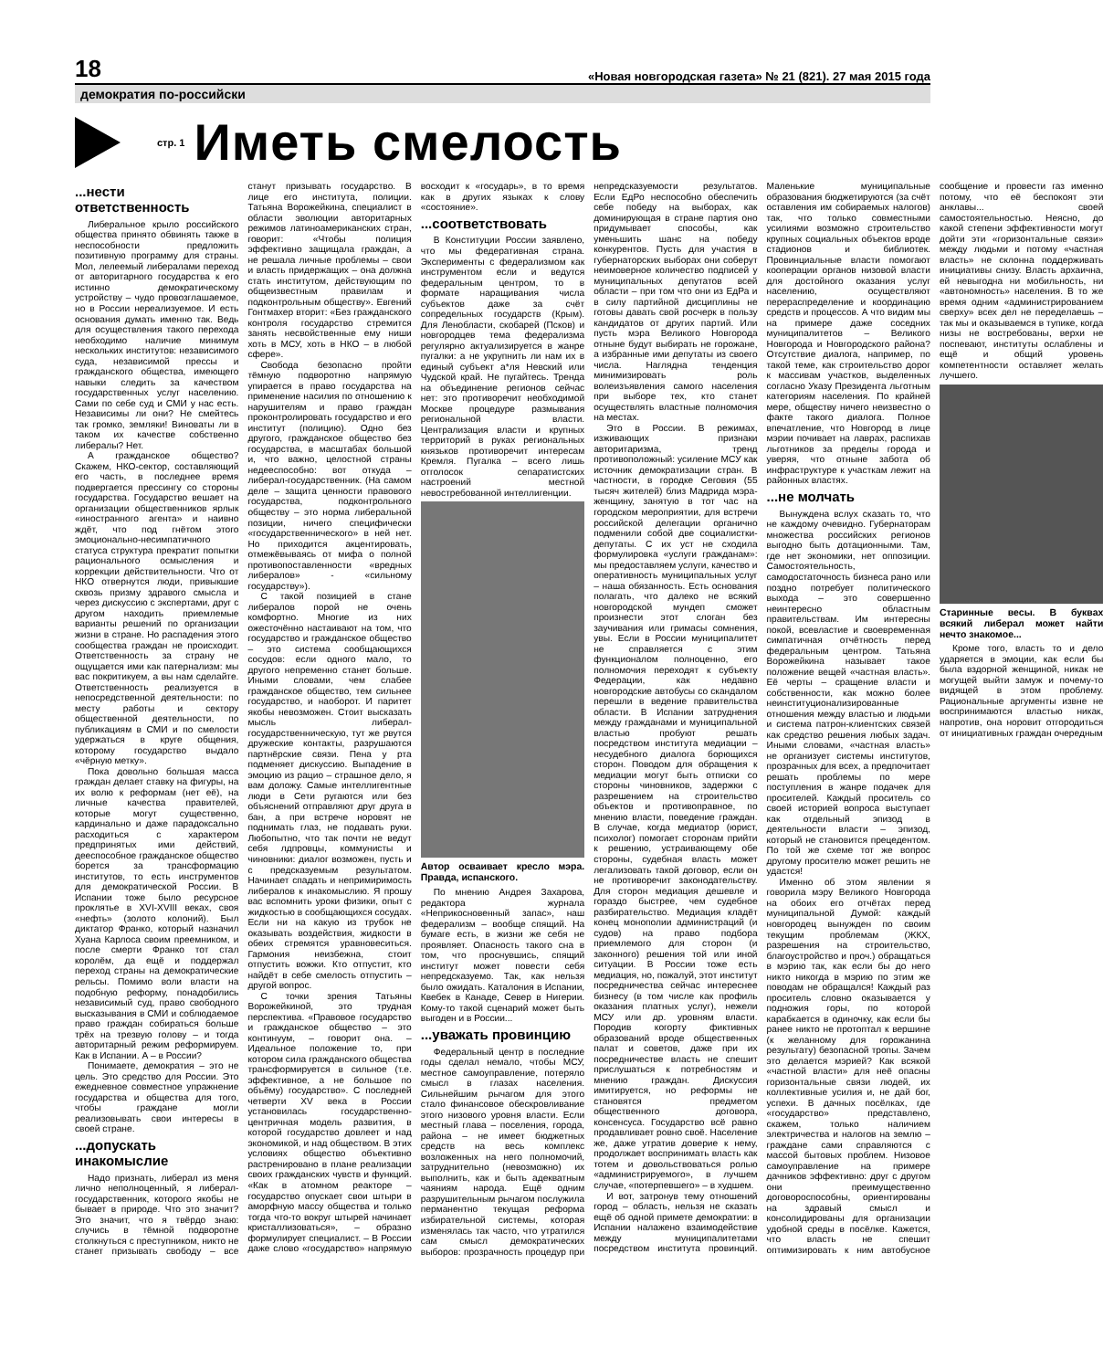18 «Новая новгородская газета» № 21 (821). 27 мая 2015 года
демократия по-российски
стр. 1
Иметь смелость
...нести ответственность
Либеральное крыло российского общества принято обвинять также в неспособности предложить позитивную программу для страны. Мол, лелеемый либералами переход от авторитарного государства к его истинно демократическому устройству – чудо провозглашаемое, но в России нереализуемое. И есть основания думать именно так. Ведь для осуществления такого перехода необходимо наличие минимум нескольких институтов: независимого суда, независимой прессы и гражданского общества, имеющего навыки следить за качеством государственных услуг населению. Сами по себе суд и СМИ у нас есть. Независимы ли они? Не смейтесь так громко, земляки! Виноваты ли в таком их качестве собственно либералы? Нет.
А гражданское общество? Скажем, НКО-сектор, составляющий его часть, в последнее время подвергается прессингу со стороны государства. Государство вешает на организации общественников ярлык «иностранного агента» и наивно ждёт, что под гнётом этого эмоционально-несимпатичного статуса структура прекратит попытки рационального осмысления и коррекции действительности. Что от НКО отвернутся люди, привыкшие сквозь призму здравого смысла и через дискуссию с экспертами, друг с другом находить приемлемые варианты решений по организации жизни в стране. Но распадения этого сообщества граждан не происходит. Ответственность за страну не ощущается ими как патернализм: мы вас покритикуем, а вы нам сделайте. Ответственность реализуется в непосредственной деятельности: по месту работы и сектору общественной деятельности, по публикациям в СМИ и по смелости удержаться в круге общения, которому государство выдало «чёрную метку».
Пока довольно большая масса граждан делает ставку на фигуры, на их волю к реформам (нет её), на личные качества правителей, которые могут существенно, кардинально и даже парадоксально расходиться с характером предпринятых ими действий, дееспособное гражданское общество борется за трансформацию институтов, то есть инструментов для демократической России. В Испании тоже было ресурсное проклятье в XVI-XVIII веках, своя «нефть» (золото колоний). Был диктатор Франко, который назначил Хуана Карлоса своим преемником, и после смерти Франко тот стал королём, да ещё и поддержал переход страны на демократические рельсы. Помимо воли власти на подобную реформу, понадобились независимый суд, право свободного высказывания в СМИ и соблюдаемое право граждан собираться больше трёх на трезвую голову – и тогда авторитарный режим реформируем. Как в Испании. А – в России?
Понимаете, демократия – это не цель. Это средство для России. Это ежедневное совместное упражнение государства и общества для того, чтобы граждане могли реализовывать свои интересы в своей стране.
...допускать инакомыслие
Надо признать, либерал из меня лично неполноценный, я либерал-государственник, которого якобы не бывает в природе. Что это значит? Это значит, что я твёрдо знаю: случись в тёмной подворотне столкнуться с преступником, никто не станет призывать свободу – все станут призывать государство. В лице его института, полиции. Татьяна Ворожейкина, специалист в области эволюции авторитарных режимов латиноамериканских стран, говорит: «Чтобы полиция эффективно защищала граждан, а не решала личные проблемы – свои и власть придержащих – она должна стать институтом, действующим по общеизвестным правилам и подконтрольным обществу». Евгений Гонтмахер вторит: «Без гражданского контроля государство стремится занять несвойственные ему ниши хоть в МСУ, хоть в НКО – в любой сфере».
Свобода безопасно пройти тёмную подворотню напрямую упирается в право государства на применение насилия по отношению к нарушителям и право граждан проконтролировать государство и его институт (полицию). Одно без другого, гражданское общество без государства, в масштабах большой и, что важно, целостной страны недееспособно: вот откуда – либерал-государственник. (На самом деле – защита ценности правового государства, подконтрольного обществу – это норма либеральной позиции, ничего специфически «государственнического» в ней нет. Но приходится акцентировать, отмежёвываясь от мифа о полной противопоставленности «вредных либералов» - «сильному государству»).
С такой позицией в стане либералов порой не очень комфортно. Многие из них ожесточённо настаивают на том, что государство и гражданское общество – это система сообщающихся сосудов: если одного мало, то другого непременно станет больше. Иными словами, чем слабее гражданское общество, тем сильнее государство, и наоборот. И паритет якобы невозможен. Стоит высказать мысль либерал-государственническую, тут же рвутся дружеские контакты, разрушаются партнёрские связи. Пена у рта подменяет дискуссию. Выпадение в эмоцию из рацио – страшное дело, я вам доложу. Самые интеллигентные люди в Сети ругаются или без объяснений отправляют друг друга в бан, а при встрече норовят не поднимать глаз, не подавать руки. Любопытно, что так почти не ведут себя лдпровцы, коммунисты и чиновники: диалог возможен, пусть и с предсказуемым результатом. Начинает спадать и непримиримость либералов к инакомыслию. Я прошу вас вспомнить уроки физики, опыт с жидкостью в сообщающихся сосудах. Если ни на какую из трубок не оказывать воздействия, жидкости в обеих стремятся уравновеситься. Гармония неизбежна, стоит отпустить вожжи. Кто отпустит, кто найдёт в себе смелость отпустить – другой вопрос.
С точки зрения Татьяны Ворожейкиной, это трудная перспектива. «Правовое государство и гражданское общество – это континуум, – говорит она. – Идеальное положение то, при котором сила гражданского общества трансформируется в сильное (т.е. эффективное, а не большое по объёму) государство». С последней четверти XV века в России установилась государственно-центричная модель развития, в которой государство довлеет и над экономикой, и над обществом. В этих условиях общество объективно растренировано в плане реализации своих гражданских чувств и функций. «Как в атомном реакторе – государство опускает свои штыри в аморфную массу общества и только тогда что-то вокруг штырей начинает кристаллизоваться», – образно формулирует специалист. – В России даже слово «государство» напрямую восходит к «государь», в то время как в других языках к слову «состояние».
...соответствовать
В Конституции России заявлено, что мы федеративная страна. Эксперименты с федерализмом как инструментом если и ведутся федеральным центром, то в формате наращивания числа субъектов даже за счёт сопредельных государств (Крым). Для Ленобласти, скобарей (Псков) и новгородцев тема федерализма регулярно актуализируется в жанре пугалки: а не укрупнить ли нам их в единый субъект а*ля Невский или Чудской край. Не пугайтесь. Тренда на объединение регионов сейчас нет: это противоречит необходимой Москве процедуре размывания региональной власти. Централизация власти и крупных территорий в руках региональных князьков противоречит интересам Кремля. Пугалка – всего лишь отголосок сепаратистских настроений местной невостребованной интеллигенции.
Автор осваивает кресло мэра. Правда, испанского.
По мнению Андрея Захарова, редактора журнала «Неприкосновенный запас», наш федерализм – вообще спящий. На бумаге есть, в жизни же себя не проявляет. Опасность такого сна в том, что проснувшись, спящий институт может повести себя непредсказуемо. Так, как нельзя было ожидать. Каталония в Испании, Квебек в Канаде, Север в Нигерии. Кому-то такой сценарий может быть выгоден и в России...
...уважать провинцию
Федеральный центр в последние годы сделал немало, чтобы МСУ, местное самоуправление, потеряло смысл в глазах населения. Сильнейшим рычагом для этого стало финансовое обескровливание этого низового уровня власти. Если местный глава – поселения, города, района – не имеет бюджетных средств на весь комплекс возложенных на него полномочий, затруднительно (невозможно) их выполнить, как и быть адекватным чаяниям народа. Ещё одним разрушительным рычагом послужила перманентно текущая реформа избирательной системы, которая изменялась так часто, что утратился сам смысл демократических выборов: прозрачность процедур при непредсказуемости результатов. Если ЕдРо неспособно обеспечить себе победу на выборах, как доминирующая в стране партия оно придумывает способы, как уменьшить шанс на победу конкурентов. Пусть для участия в губернаторских выборах они соберут неимоверное количество подписей у муниципальных депутатов всей области – при том что они из ЕдРа и в силу партийной дисциплины не готовы давать свой росчерк в пользу кандидатов от других партий. Или пусть мэра Великого Новгорода отныне будут выбирать не горожане, а избранные ими депутаты из своего числа. Наглядна тенденция минимизировать роль волеизъявления самого населения при выборе тех, кто станет осуществлять властные полномочия на местах.
Это в России. В режимах, изживающих признаки авторитаризма, тренд противоположный: усиление МСУ как источник демократизации стран. В частности, в городке Сеговия (55 тысяч жителей) близ Мадрида мэра-женщину, занятую в тот час на городском мероприятии, для встречи российской делегации органично подменили собой две социалистки-депутаты. С их уст не сходила формулировка «услуги гражданам»: мы предоставляем услуги, качество и оперативность муниципальных услуг – наша обязанность. Есть основания полагать, что далеко не всякий новгородской мундеп сможет произнести этот слоган без заучивания или гримасы сомнения, увы. Если в России муниципалитет не справляется с этим функционалом полноценно, его полномочия переходят к субъекту Федерации, как недавно новгородские автобусы со скандалом перешли в ведение правительства области. В Испании затруднения между гражданами и муниципальной властью пробуют решать посредством института медиации – несудебного диалога борющихся сторон. Поводом для обращения к медиации могут быть отписки со стороны чиновников, задержки с разрешением на строительство объектов и противоправное, по мнению власти, поведение граждан. В случае, когда медиатор (юрист, психолог) помогает сторонам прийти к решению, устраивающему обе стороны, судебная власть может легализовать такой договор, если он не противоречит законодательству. Для сторон медиация дешевле и гораздо быстрее, чем судебное разбирательство. Медиация кладёт конец монополии администраций (и судов) на право подбора приемлемого для сторон (и законного) решения той или иной ситуации. В России тоже есть медиация, но, пожалуй, этот институт посредничества сейчас интереснее бизнесу (в том числе как профиль оказания платных услуг), нежели МСУ или др. уровням власти. Породив когорту фиктивных образований вроде общественных палат и советов, даже при их посредничестве власть не спешит прислушаться к потребностям и мнению граждан. Дискуссия имитируется, но реформы не становятся предметом общественного договора, консенсуса. Государство всё равно продавливает ровно своё. Население же, даже утратив доверие к нему, продолжает воспринимать власть как тотем и довольствоваться ролью «администрируемого», в лучшем случае, «потерпевшего» – в худшем.
И вот, затронув тему отношений город – область, нельзя не сказать ещё об одной примете демократии: в Испании налажено взаимодействие между муниципалитетами посредством института провинций. Маленькие муниципальные образования бюджетируются (за счёт оставления им собираемых налогов) так, что только совместными усилиями возможно строительство крупных социальных объектов вроде стадионов и библиотек. Провинциальные власти помогают кооперации органов низовой власти для достойного оказания услуг населению, осуществляют перераспределение и координацию средств и процессов. А что видим мы на примере даже соседних муниципалитетов – Великого Новгорода и Новгородского района? Отсутствие диалога, например, по такой теме, как строительство дорог к массивам участков, выделенных согласно Указу Президента льготным категориям населения. По крайней мере, обществу ничего неизвестно о факте такого диалога. Полное впечатление, что Новгород в лице мэрии почивает на лаврах, распихав льготников за пределы города и уверяя, что отныне забота об инфраструктуре к участкам лежит на районных властях.
...не молчать
Вынуждена вслух сказать то, что не каждому очевидно. Губернаторам множества российских регионов выгодно быть дотационными. Там, где нет экономики, нет оппозиции. Самостоятельность, самодостаточность бизнеса рано или поздно потребует политического выхода – это совершенно неинтересно областным правительствам. Им интересны покой, всевластие и своевременная симпатичная отчётность перед федеральным центром. Татьяна Ворожейкина называет такое положение вещей «частная власть». Её черты – сращение власти и собственности, как можно более неинституционализированные отношения между властью и людьми и система патрон-клиентских связей как средство решения любых задач. Иными словами, «частная власть» не организует системы институтов, прозрачных для всех, а предпочитает решать проблемы по мере поступления в жанре подачек для просителей. Каждый проситель со своей историей вопроса выступает как отдельный эпизод в деятельности власти – эпизод, который не становится прецедентом. По той же схеме тот же вопрос другому просителю может решить не удастся!
Именно об этом явлении я говорила мэру Великого Новгорода на обоих его отчётах перед муниципальной Думой: каждый новгородец вынужден по своим текущим проблемам (ЖКХ, разрешения на строительство, благоустройство и проч.) обращаться в мэрию так, как если бы до него никто никогда в мэрию по этим же поводам не обращался! Каждый раз проситель словно оказывается у подножия горы, по которой карабкается в одиночку, как если бы ранее никто не протоптал к вершине (к желанному для горожанина результату) безопасной тропы. Зачем это делается мэрией? Как всякой «частной власти» для неё опасны горизонтальные связи людей, их коллективные усилия и, не дай бог, успехи. В дачных посёлках, где «государство» представлено, скажем, только наличием электричества и налогов на землю – граждане сами справляются с массой бытовых проблем. Низовое самоуправление на примере дачников эффективно: друг с другом они преимущественно договороспособны, ориентированы на здравый смысл и консолидированы для организации удобной среды в посёлке. Кажется, что власть не спешит оптимизировать к ним автобусное сообщение и провести газ именно потому, что её беспокоят эти анклавы... своей самостоятельностью. Неясно, до какой степени эффективности могут дойти эти «горизонтальные связи» между людьми и потому «частная власть» не склонна поддерживать инициативы снизу. Власть архаична, ей невыгодна ни мобильность, ни «автономность» населения. В то же время одним «администрированием сверху» всех дел не переделаешь – так мы и оказываемся в тупике, когда низы не востребованы, верхи не поспевают, институты ослаблены и ещё и общий уровень компетентности оставляет желать лучшего.
Старинные весы. В буквах всякий либерал может найти нечто знакомое...
Кроме того, власть то и дело ударяется в эмоции, как если бы была вздорной женщиной, никак не могущей выйти замуж и почему-то видящей в этом проблему. Рациональные аргументы извне не воспринимаются властью никак, напротив, она норовит отгородиться от инициативных граждан очередным